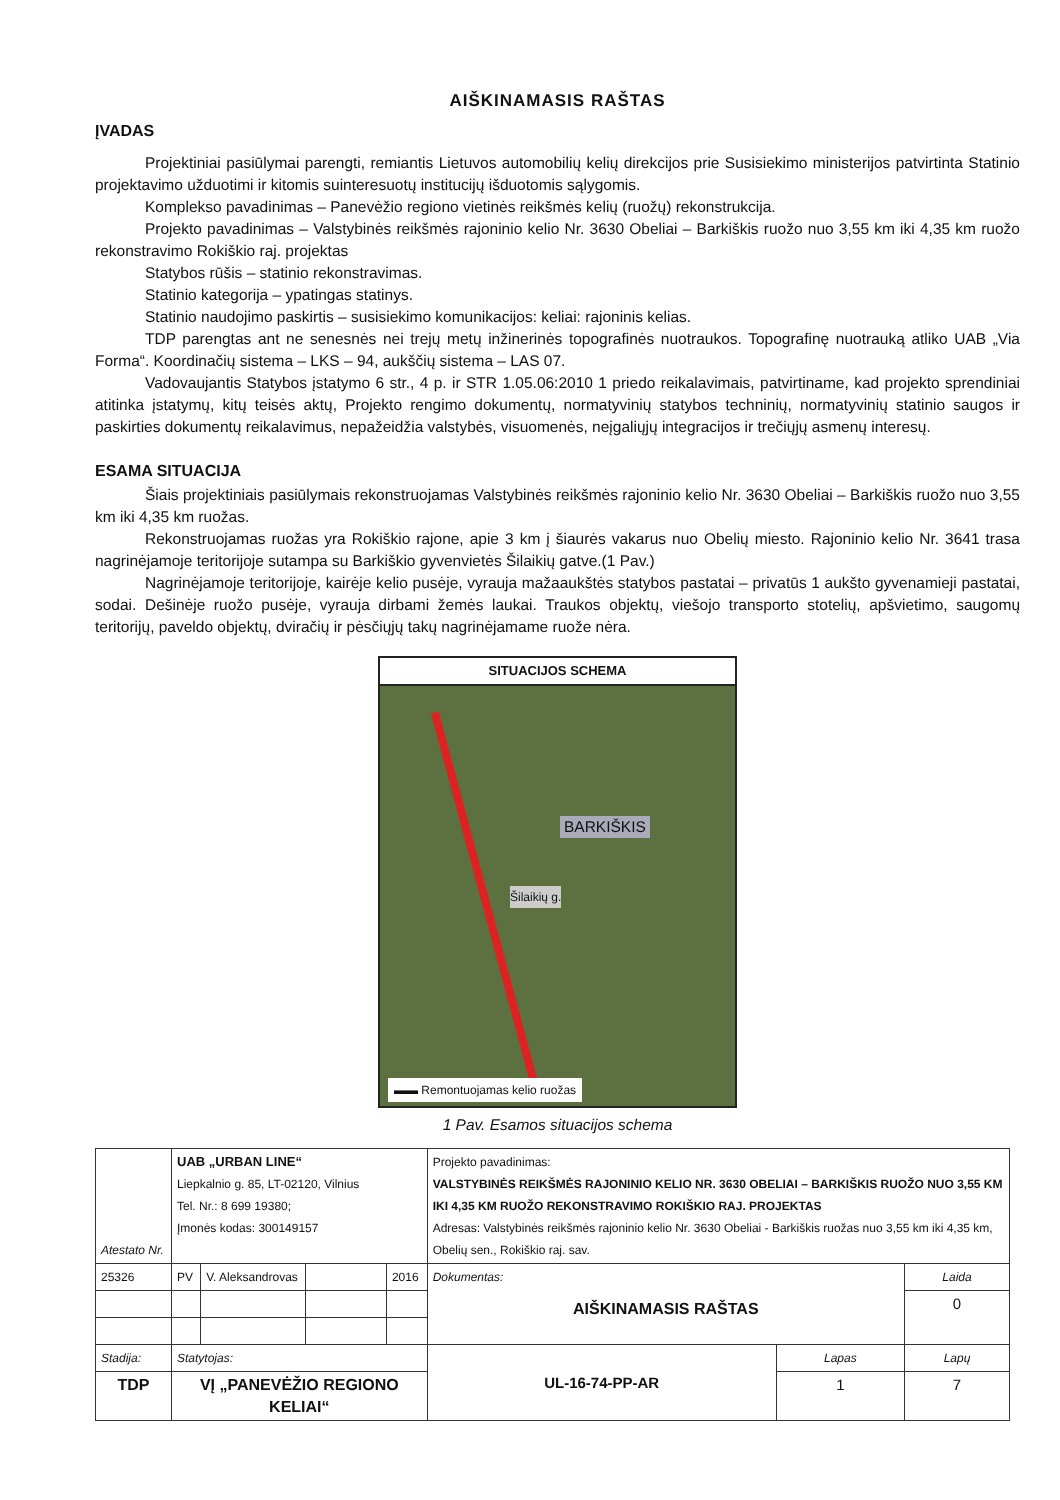AIŠKINAMASIS RAŠTAS
ĮVADAS
Projektiniai pasiūlymai parengti, remiantis Lietuvos automobilių kelių direkcijos prie Susisiekimo ministerijos patvirtinta Statinio projektavimo užduotimi ir kitomis suinteresuotų institucijų išduotomis sąlygomis.
Komplekso pavadinimas – Panevėžio regiono vietinės reikšmės kelių (ruožų) rekonstrukcija.
Projekto pavadinimas – Valstybinės reikšmės rajoninio kelio Nr. 3630 Obeliai – Barkiškis ruožo nuo 3,55 km iki 4,35 km ruožo rekonstravimo Rokiškio raj. projektas
Statybos rūšis – statinio rekonstravimas.
Statinio kategorija – ypatingas statinys.
Statinio naudojimo paskirtis – susisiekimo komunikacijos: keliai: rajoninis kelias.
TDP parengtas ant ne senesnės nei trejų metų inžinerinės topografinės nuotraukos. Topografinę nuotrauką atliko UAB „Via Forma“. Koordinačių sistema – LKS – 94, aukščių sistema – LAS 07.
Vadovaujantis Statybos įstatymo 6 str., 4 p. ir STR 1.05.06:2010 1 priedo reikalavimais, patvirtiname, kad projekto sprendiniai atitinka įstatymų, kitų teisės aktų, Projekto rengimo dokumentų, normatyvinių statybos techninių, normatyvinių statinio saugos ir paskirties dokumentų reikalavimus, nepažeidžia valstybės, visuomenės, neįgaliųjų integracijos ir trečiųjų asmenų interesų.
ESAMA SITUACIJA
Šiais projektiniais pasiūlymais rekonstruojamas Valstybinės reikšmės rajoninio kelio Nr. 3630 Obeliai – Barkiškis ruožo nuo 3,55 km iki 4,35 km ruožas.
Rekonstruojamas ruožas yra Rokiškio rajone, apie 3 km į šiaurės vakarus nuo Obelių miesto. Rajoninio kelio Nr. 3641 trasa nagrinėjamoje teritorijoje sutampa su Barkiškio gyvenvietės Šilaikių gatve.(1 Pav.)
Nagrinėjamoje teritorijoje, kairėje kelio pusėje, vyrauja mažaaukštės statybos pastatai – privatūs 1 aukšto gyvenamieji pastatai, sodai. Dešinėje ruožo pusėje, vyrauja dirbami žemės laukai. Traukos objektų, viešojo transporto stotelių, apšvietimo, saugomų teritorijų, paveldo objektų, dviračių ir pėsčiųjų takų nagrinėjamame ruože nėra.
SITUACIJOS SCHEMA
BARKIŠKIS
Šilaikių g.
▬▬ Remontuojamas kelio ruožas
1 Pav. Esamos situacijos schema
| Atestato Nr. | UAB „URBAN LINE“ Liepkalnio g. 85, LT-02120, Vilnius Tel. Nr.: 8 699 19380; Įmonės kodas: 300149157 | | | | Projekto pavadinimas: VALSTYBINĖS REIKŠMĖS RAJONINIO KELIO NR. 3630 OBELIAI – BARKIŠKIS RUOŽO NUO 3,55 KM IKI 4,35 KM RUOŽO REKONSTRAVIMO ROKIŠKIO RAJ. PROJEKTAS Adresas: Valstybinės reikšmės rajoninio kelio Nr. 3630 Obeliai - Barkiškis ruožas nuo 3,55 km iki 4,35 km, Obelių sen., Rokiškio raj. sav. | | |
| 25326 | PV | V. Aleksandrovas | | 2016 | Dokumentas: AIŠKINAMASIS RAŠTAS | | Laida |
| | | | | | | | 0 |
| Stadija: | Statytojas: | | | | UL-16-74-PP-AR | Lapas | Lapų |
| TDP | VĮ „PANEVĖŽIO REGIONO KELIAI“ | | | | | 1 | 7 |